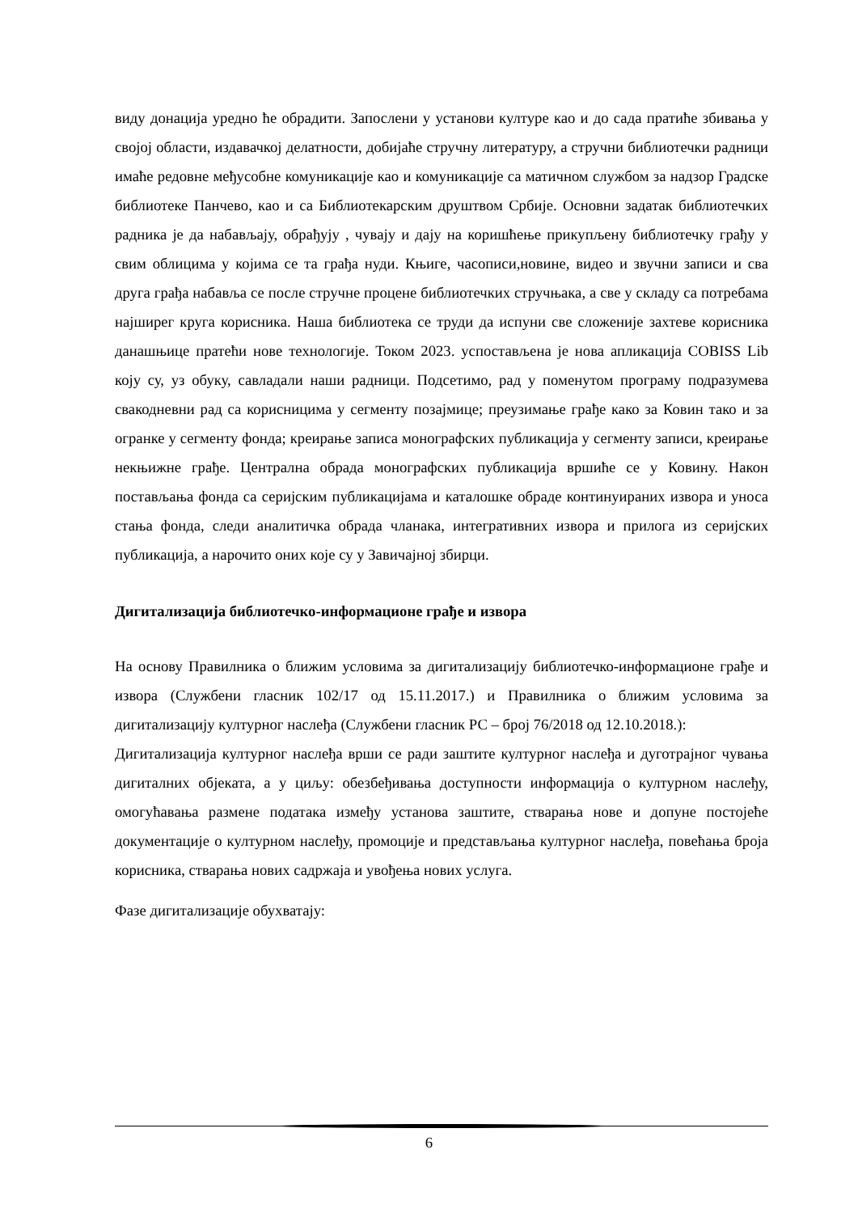виду донација уредно ће обрадити. Запослени у установи културе као и до сада пратиће збивања у својој области, издавачкој делатности, добијаће стручну литературу, а стручни библиотечки радници имаће редовне међусобне комуникације као и комуникације са матичном службом за надзор Градске библиотеке Панчево, као и са Библиотекарским друштвом Србије. Основни задатак библиотечких радника је да набављају, обрађују , чувају и дају на коришћење прикупљену библиотечку грађу у свим облицима у којима се та грађа нуди. Књиге, часописи,новине, видео и звучни записи и сва друга грађа набавља се после стручне процене библиотечких стручњака, а све у складу са потребама најширег круга корисника. Наша библиотека се труди да испуни све сложеније захтеве корисника данашњице пратећи нове технологије. Током 2023. успостављена је нова апликација COBISS Lib коју су, уз обуку, савладали наши радници. Подсетимо, рад у поменутом програму подразумева свакодневни рад са корисницима у сегменту позајмице; преузимање грађе како за Ковин тако и за огранке у сегменту фонда; креирање записа монографских публикација у сегменту записи, креирање некњижне грађе. Централна обрада монографских публикација вршиће се у Ковину. Након постављања фонда са серијским публикацијама и каталошке обраде континуираних извора и уноса стања фонда, следи аналитичка обрада чланака, интегративних извора и прилога из серијских публикација, а нарочито оних које су у Завичајној збирци.
Дигитализација библиотечко-информационе грађе и извора
На основу Правилника о ближим условима за дигитализацију библиотечко-информационе грађе и извора (Службени гласник 102/17 од 15.11.2017.) и Правилника о ближим условима за дигитализацију културног наслеђа (Службени гласник РС – број 76/2018 од 12.10.2018.):
Дигитализација културног наслеђа врши се ради заштите културног наслеђа и дуготрајног чувања дигиталних објеката, а у циљу: обезбеђивања доступности информација о културном наслеђу, омогућавања размене података између установа заштите, стварања нове и допуне постојеће документације о културном наслеђу, промоције и представљања културног наслеђа, повећања броја корисника, стварања нових садржаја и увођења нових услуга.
Фазе дигитализације обухватају:
6